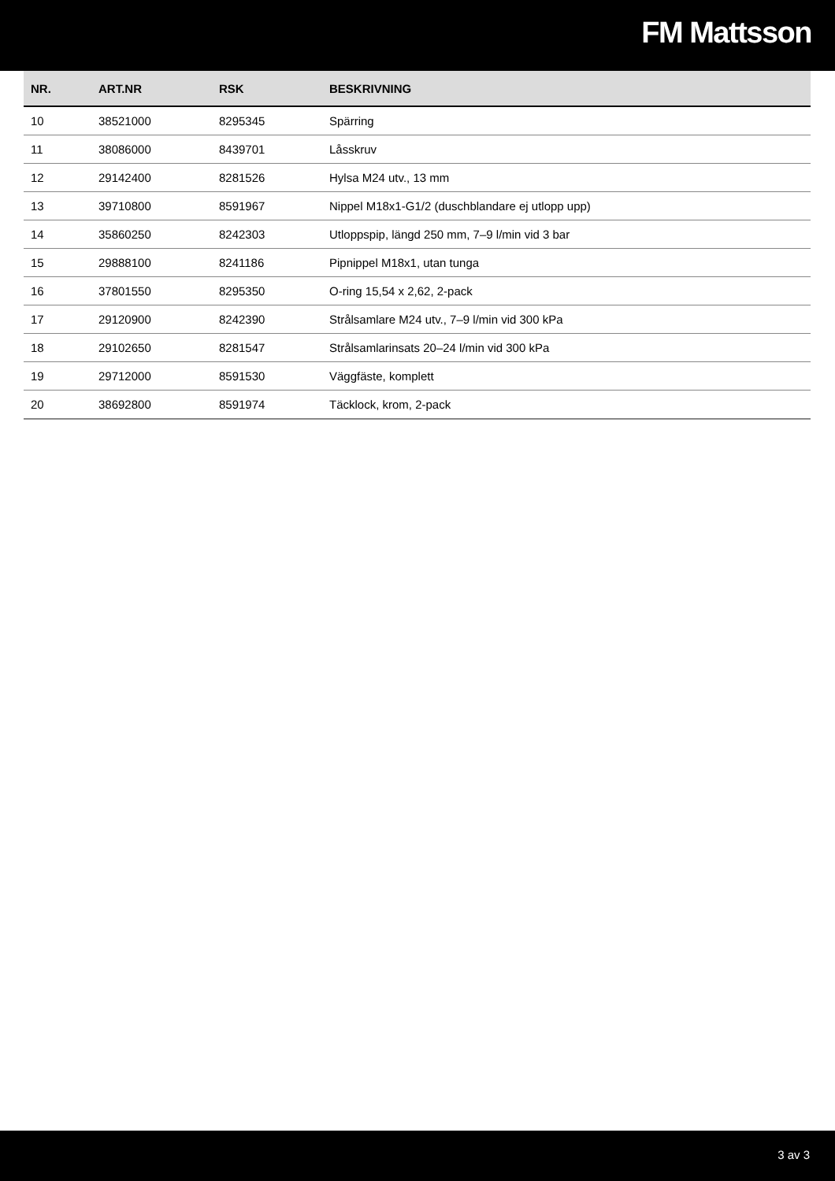FM Mattsson
| NR. | ART.NR | RSK | BESKRIVNING |
| --- | --- | --- | --- |
| 10 | 38521000 | 8295345 | Spärring |
| 11 | 38086000 | 8439701 | Låsskruv |
| 12 | 29142400 | 8281526 | Hylsa M24 utv., 13 mm |
| 13 | 39710800 | 8591967 | Nippel M18x1-G1/2 (duschblandare ej utlopp upp) |
| 14 | 35860250 | 8242303 | Utloppspip, längd 250 mm, 7–9 l/min vid 3 bar |
| 15 | 29888100 | 8241186 | Pipnippel M18x1, utan tunga |
| 16 | 37801550 | 8295350 | O-ring 15,54 x 2,62, 2-pack |
| 17 | 29120900 | 8242390 | Strålsamlare M24 utv., 7–9 l/min vid 300 kPa |
| 18 | 29102650 | 8281547 | Strålsamlarinsats 20–24 l/min vid 300 kPa |
| 19 | 29712000 | 8591530 | Väggfäste, komplett |
| 20 | 38692800 | 8591974 | Täcklock, krom, 2-pack |
3 av 3